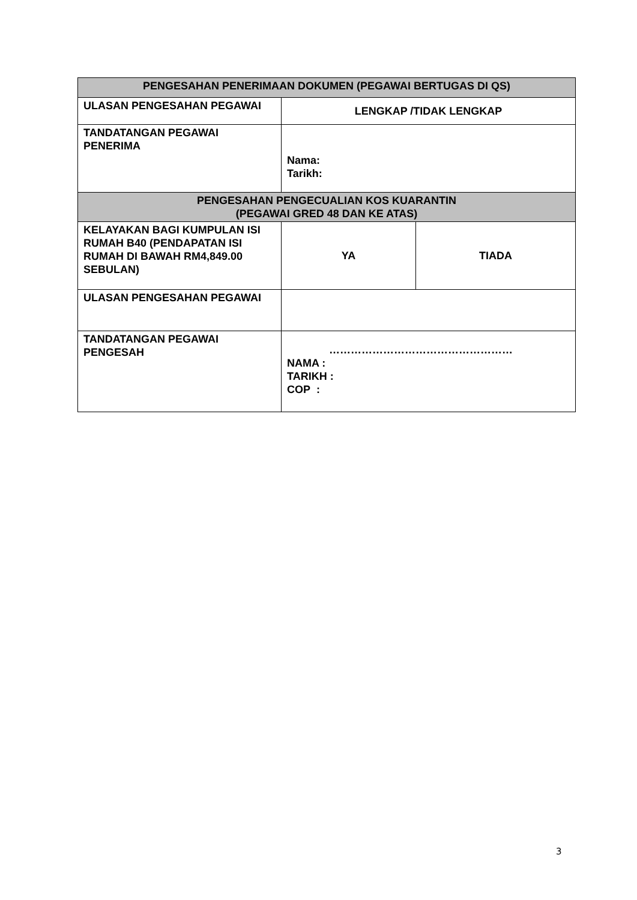| PENGESAHAN PENERIMAAN DOKUMEN (PEGAWAI BERTUGAS DI QS) | | |
| --- | --- | --- |
| ULASAN PENGESAHAN PEGAWAI | LENGKAP /TIDAK LENGKAP | |
| TANDATANGAN PEGAWAI PENERIMA | Nama: Tarikh: | |
| PENGESAHAN PENGECUALIAN KOS KUARANTIN (PEGAWAI GRED 48 DAN KE ATAS) | | |
| KELAYAKAN BAGI KUMPULAN ISI RUMAH B40 (PENDAPATAN ISI RUMAH DI BAWAH RM4,849.00 SEBULAN) | YA | TIADA |
| ULASAN PENGESAHAN PEGAWAI | | |
| TANDATANGAN PEGAWAI PENGESAH | …………………………………………… NAMA : TARIKH : COP : | |
3